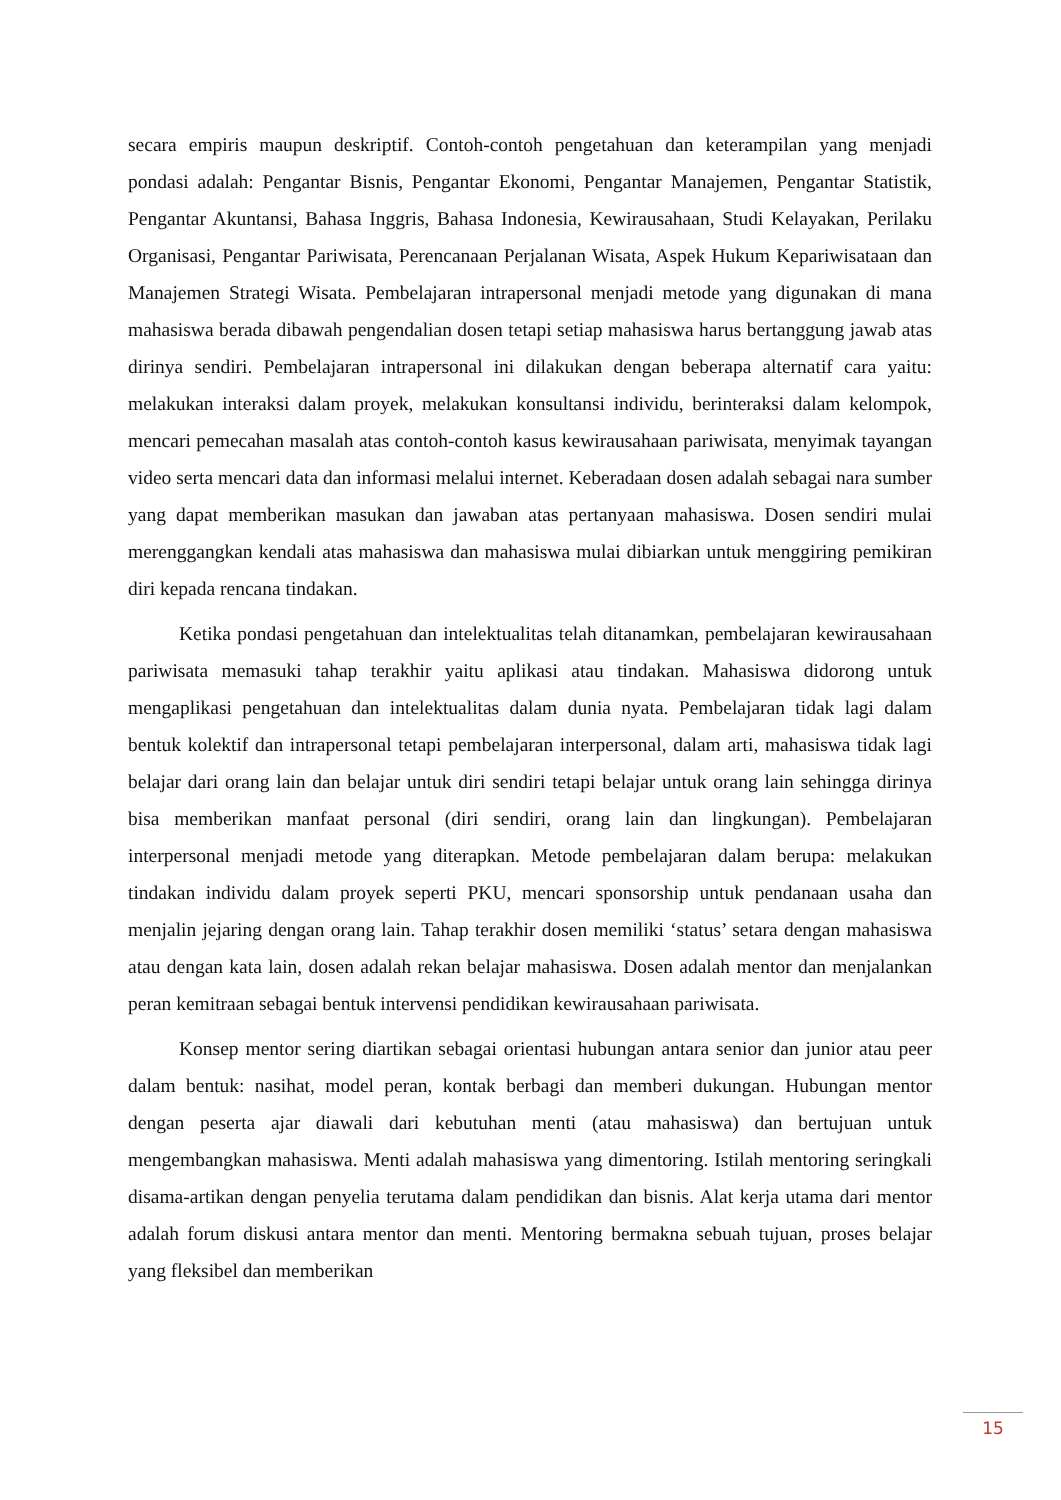secara empiris maupun deskriptif. Contoh-contoh pengetahuan dan keterampilan yang menjadi pondasi adalah: Pengantar Bisnis, Pengantar Ekonomi, Pengantar Manajemen, Pengantar Statistik, Pengantar Akuntansi, Bahasa Inggris, Bahasa Indonesia, Kewirausahaan, Studi Kelayakan, Perilaku Organisasi, Pengantar Pariwisata, Perencanaan Perjalanan Wisata, Aspek Hukum Kepariwisataan dan Manajemen Strategi Wisata. Pembelajaran intrapersonal menjadi metode yang digunakan di mana mahasiswa berada dibawah pengendalian dosen tetapi setiap mahasiswa harus bertanggung jawab atas dirinya sendiri. Pembelajaran intrapersonal ini dilakukan dengan beberapa alternatif cara yaitu: melakukan interaksi dalam proyek, melakukan konsultansi individu, berinteraksi dalam kelompok, mencari pemecahan masalah atas contoh-contoh kasus kewirausahaan pariwisata, menyimak tayangan video serta mencari data dan informasi melalui internet. Keberadaan dosen adalah sebagai nara sumber yang dapat memberikan masukan dan jawaban atas pertanyaan mahasiswa. Dosen sendiri mulai merenggangkan kendali atas mahasiswa dan mahasiswa mulai dibiarkan untuk menggiring pemikiran diri kepada rencana tindakan.
Ketika pondasi pengetahuan dan intelektualitas telah ditanamkan, pembelajaran kewirausahaan pariwisata memasuki tahap terakhir yaitu aplikasi atau tindakan. Mahasiswa didorong untuk mengaplikasi pengetahuan dan intelektualitas dalam dunia nyata. Pembelajaran tidak lagi dalam bentuk kolektif dan intrapersonal tetapi pembelajaran interpersonal, dalam arti, mahasiswa tidak lagi belajar dari orang lain dan belajar untuk diri sendiri tetapi belajar untuk orang lain sehingga dirinya bisa memberikan manfaat personal (diri sendiri, orang lain dan lingkungan). Pembelajaran interpersonal menjadi metode yang diterapkan. Metode pembelajaran dalam berupa: melakukan tindakan individu dalam proyek seperti PKU, mencari sponsorship untuk pendanaan usaha dan menjalin jejaring dengan orang lain. Tahap terakhir dosen memiliki ‘status’ setara dengan mahasiswa atau dengan kata lain, dosen adalah rekan belajar mahasiswa. Dosen adalah mentor dan menjalankan peran kemitraan sebagai bentuk intervensi pendidikan kewirausahaan pariwisata.
Konsep mentor sering diartikan sebagai orientasi hubungan antara senior dan junior atau peer dalam bentuk: nasihat, model peran, kontak berbagi dan memberi dukungan. Hubungan mentor dengan peserta ajar diawali dari kebutuhan menti (atau mahasiswa) dan bertujuan untuk mengembangkan mahasiswa. Menti adalah mahasiswa yang dimentoring. Istilah mentoring seringkali disama-artikan dengan penyelia terutama dalam pendidikan dan bisnis. Alat kerja utama dari mentor adalah forum diskusi antara mentor dan menti. Mentoring bermakna sebuah tujuan, proses belajar yang fleksibel dan memberikan
15